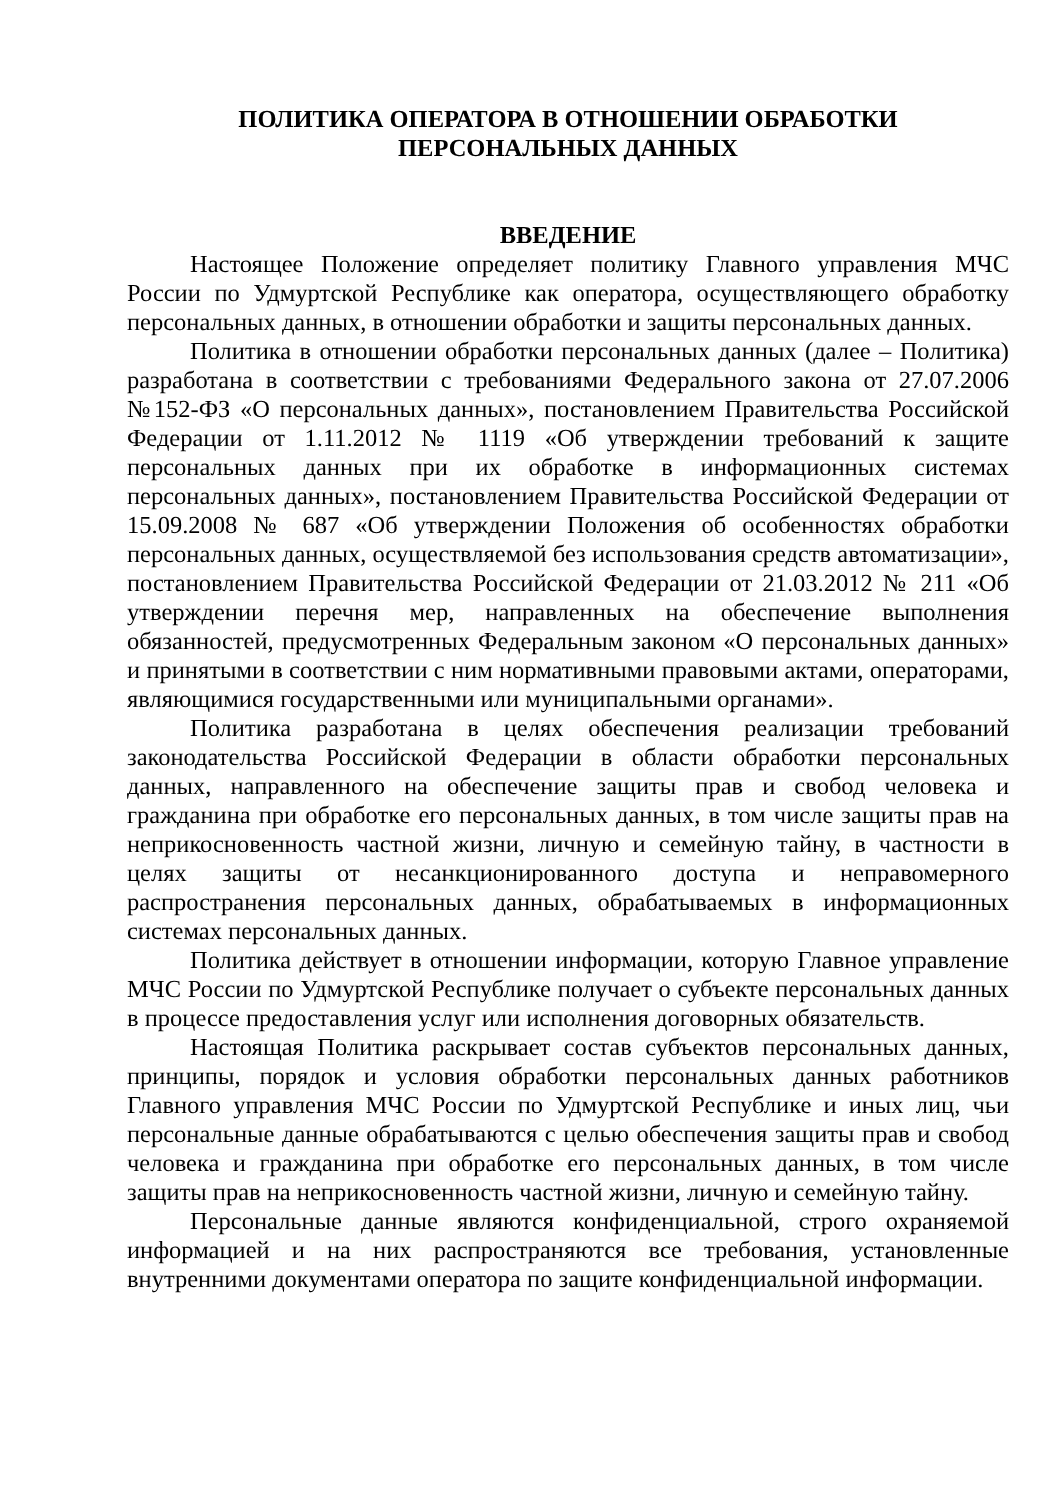ПОЛИТИКА ОПЕРАТОРА В ОТНОШЕНИИ ОБРАБОТКИ
ПЕРСОНАЛЬНЫХ ДАННЫХ
ВВЕДЕНИЕ
Настоящее Положение определяет политику Главного управления МЧС России по Удмуртской Республике как оператора, осуществляющего обработку персональных данных, в отношении обработки и защиты персональных данных.
Политика в отношении обработки персональных данных (далее – Политика) разработана в соответствии с требованиями Федерального закона от 27.07.2006 №152-ФЗ «О персональных данных», постановлением Правительства Российской Федерации от 1.11.2012 № 1119 «Об утверждении требований к защите персональных данных при их обработке в информационных системах персональных данных», постановлением Правительства Российской Федерации от 15.09.2008 № 687 «Об утверждении Положения об особенностях обработки персональных данных, осуществляемой без использования средств автоматизации», постановлением Правительства Российской Федерации от 21.03.2012 № 211 «Об утверждении перечня мер, направленных на обеспечение выполнения обязанностей, предусмотренных Федеральным законом «О персональных данных» и принятыми в соответствии с ним нормативными правовыми актами, операторами, являющимися государственными или муниципальными органами».
Политика разработана в целях обеспечения реализации требований законодательства Российской Федерации в области обработки персональных данных, направленного на обеспечение защиты прав и свобод человека и гражданина при обработке его персональных данных, в том числе защиты прав на неприкосновенность частной жизни, личную и семейную тайну, в частности в целях защиты от несанкционированного доступа и неправомерного распространения персональных данных, обрабатываемых в информационных системах персональных данных.
Политика действует в отношении информации, которую Главное управление МЧС России по Удмуртской Республике получает о субъекте персональных данных в процессе предоставления услуг или исполнения договорных обязательств.
Настоящая Политика раскрывает состав субъектов персональных данных, принципы, порядок и условия обработки персональных данных работников Главного управления МЧС России по Удмуртской Республике и иных лиц, чьи персональные данные обрабатываются с целью обеспечения защиты прав и свобод человека и гражданина при обработке его персональных данных, в том числе защиты прав на неприкосновенность частной жизни, личную и семейную тайну.
Персональные данные являются конфиденциальной, строго охраняемой информацией и на них распространяются все требования, установленные внутренними документами оператора по защите конфиденциальной информации.